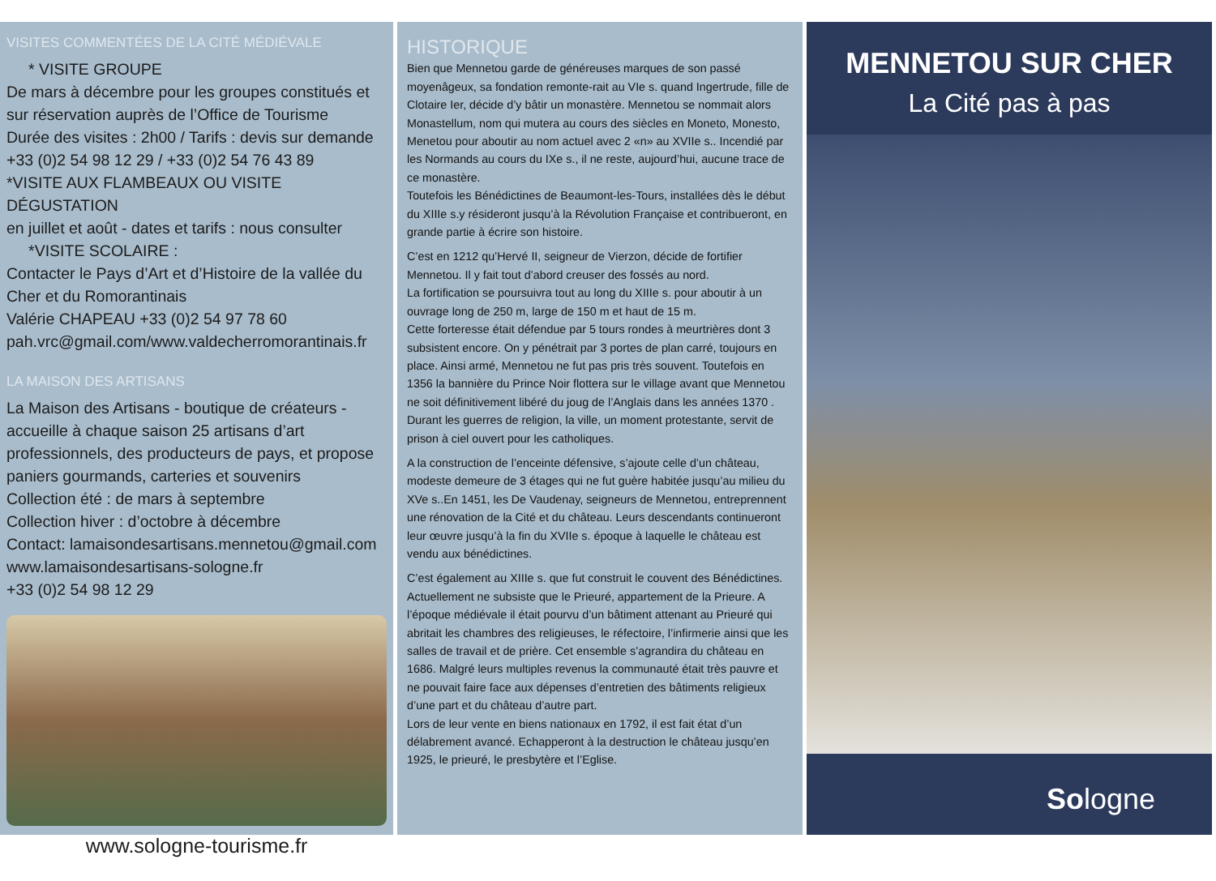VISITES COMMENTÉES DE LA CITÉ MÉDIÉVALE
* VISITE GROUPE
De mars à décembre pour les groupes constitués et sur réservation auprès de l’Office de Tourisme
Durée des visites : 2h00 / Tarifs : devis sur demande
+33 (0)2 54 98 12 29 / +33 (0)2 54 76 43 89
*VISITE AUX FLAMBEAUX OU VISITE DÉGUSTATION
en juillet et août - dates et tarifs : nous consulter
*VISITE SCOLAIRE :
Contacter le Pays d’Art et d’Histoire de la vallée du Cher et du Romorantinais
Valérie CHAPEAU +33 (0)2 54 97 78 60
pah.vrc@gmail.com/www.valdecherromorantinais.fr
LA MAISON DES ARTISANS
La Maison des Artisans - boutique de créateurs - accueille à chaque saison 25 artisans d’art professionnels, des producteurs de pays, et propose paniers gourmands, carteries et souvenirs
Collection été : de mars à septembre
Collection hiver : d’octobre à décembre
Contact: lamaisondesartisans.mennetou@gmail.com
www.lamaisondesartisans-sologne.fr
+33 (0)2 54 98 12 29
www.sologne-tourisme.fr
HISTORIQUE
Bien que Mennetou garde de généreuses marques de son passé moyenâgeux, sa fondation remonte-rait au VIe s. quand Ingertrude, fille de Clotaire Ier, décide d’y bâtir un monastère. Mennetou se nommait alors Monastellum, nom qui mutera au cours des siècles en Moneto, Monesto, Menetou pour aboutir au nom actuel avec 2 «n» au XVIIe s.. Incendié par les Normands au cours du IXe s., il ne reste, aujourd’hui, aucune trace de ce monastère.
Toutefois les Bénédictines de Beaumont-les-Tours, installées dès le début du XIIIe s.y résideront jusqu’à la Révolution Française et contribueront, en grande partie à écrire son histoire.
C’est en 1212 qu’Hervé II, seigneur de Vierzon, décide de fortifier Mennetou. Il y fait tout d’abord creuser des fossés au nord.
La fortification se poursuivra tout au long du XIIIe s. pour aboutir à un ouvrage long de 250 m, large de 150 m et haut de 15 m.
Cette forteresse était défendue par 5 tours rondes à meurtrières dont 3 subsistent encore. On y pénétrait par 3 portes de plan carré, toujours en place. Ainsi armé, Mennetou ne fut pas pris très souvent. Toutefois en 1356 la bannière du Prince Noir flottera sur le village avant que Mennetou ne soit définitivement libéré du joug de l’Anglais dans les années 1370 .
Durant les guerres de religion, la ville, un moment protestante, servit de prison à ciel ouvert pour les catholiques.
A la construction de l’enceinte défensive, s’ajoute celle d’un château, modeste demeure de 3 étages qui ne fut guère habitée jusqu’au milieu du XVe s..En 1451, les De Vaudenay, seigneurs de Mennetou, entreprennent une rénovation de la Cité et du château. Leurs descendants continueront leur œuvre jusqu’à la fin du XVIIe s. époque à laquelle le château est vendu aux bénédictines.
C’est également au XIIIe s. que fut construit le couvent des Bénédictines. Actuellement ne subsiste que le Prieuré, appartement de la Prieure. A l’époque médiévale il était pourvu d’un bâtiment attenant au Prieuré qui abritait les chambres des religieuses, le réfectoire, l’infirmerie ainsi que les salles de travail et de prière. Cet ensemble s’agrandira du château en 1686. Malgré leurs multiples revenus la communauté était très pauvre et ne pouvait faire face aux dépenses d’entretien des bâtiments religieux d’une part et du château d’autre part.
Lors de leur vente en biens nationaux en 1792, il est fait état d’un délabrement avancé. Echapperont à la destruction le château jusqu’en 1925, le prieuré, le presbytère et l’Eglise.
MENNETOU SUR CHER
La Cité pas à pas
Sologne